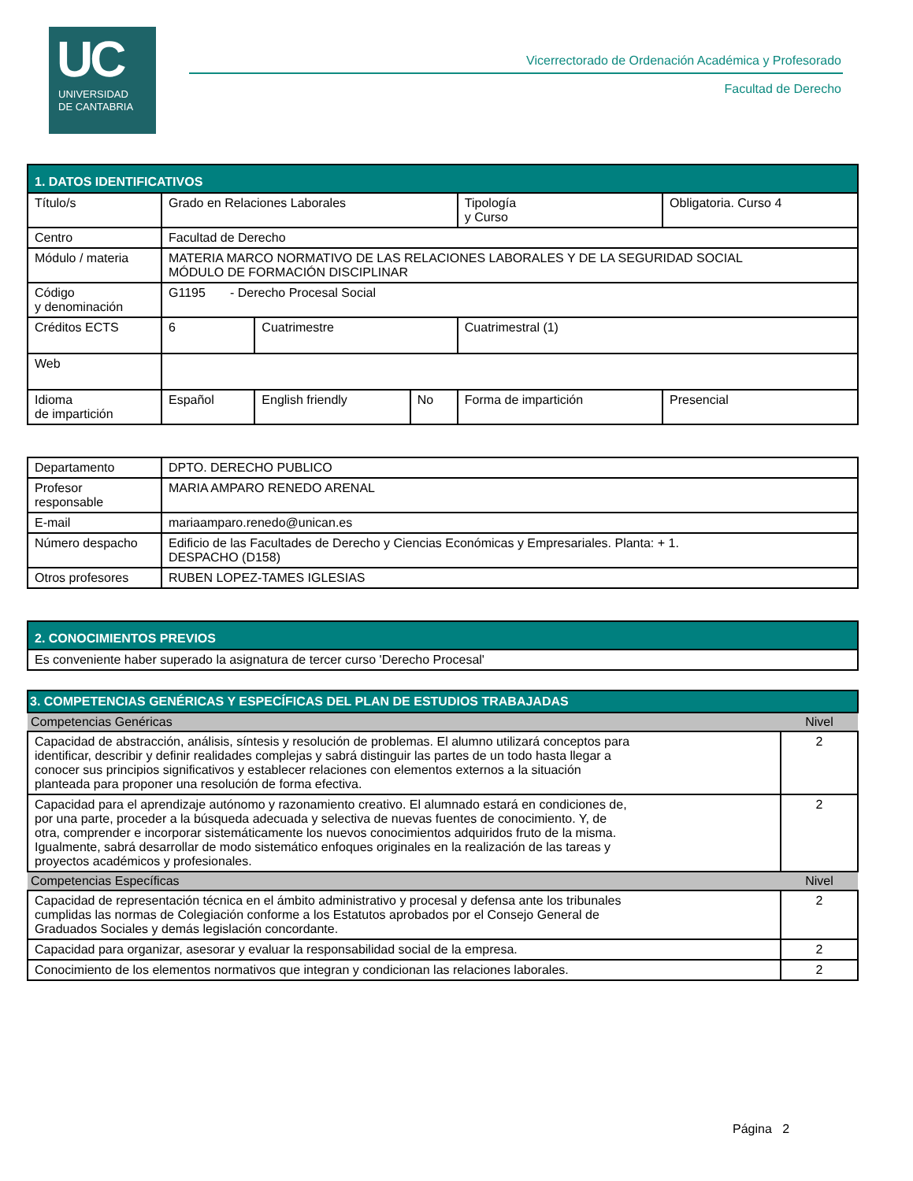UC
UNIVERSIDAD
DE CANTABRIA
Vicerrectorado de Ordenación Académica y Profesorado
Facultad de Derecho
| 1. DATOS IDENTIFICATIVOS | | | | | |
| --- | --- | --- | --- | --- | --- |
| Título/s | Grado en Relaciones Laborales | | | Tipología y Curso | Obligatoria. Curso 4 |
| Centro | Facultad de Derecho | | | | |
| Módulo / materia | MATERIA MARCO NORMATIVO DE LAS RELACIONES LABORALES Y DE LA SEGURIDAD SOCIAL MÓDULO DE FORMACIÓN DISCIPLINAR | | | | |
| Código y denominación | G1195 - Derecho Procesal Social | | | | |
| Créditos ECTS | 6 | Cuatrimestre | | Cuatrimestral (1) | |
| Web | | | | | |
| Idioma de impartición | Español | English friendly | No | Forma de impartición | Presencial |
| Departamento | DPTO. DERECHO PUBLICO |
| Profesor responsable | MARIA AMPARO RENEDO ARENAL |
| E-mail | mariaamparo.renedo@unican.es |
| Número despacho | Edificio de las Facultades de Derecho y Ciencias Económicas y Empresariales. Planta: + 1. DESPACHO (D158) |
| Otros profesores | RUBEN LOPEZ-TAMES IGLESIAS |
| 2. CONOCIMIENTOS PREVIOS |
| --- |
| Es conveniente haber superado la asignatura de tercer curso 'Derecho Procesal' |
| 3. COMPETENCIAS GENÉRICAS Y ESPECÍFICAS DEL PLAN DE ESTUDIOS TRABAJADAS | |
| --- | --- |
| Competencias Genéricas | Nivel |
| Capacidad de abstracción, análisis, síntesis y resolución de problemas. El alumno utilizará conceptos para identificar, describir y definir realidades complejas y sabrá distinguir las partes de un todo hasta llegar a conocer sus principios significativos y establecer relaciones con elementos externos a la situación planteada para proponer una resolución de forma efectiva. | 2 |
| Capacidad para el aprendizaje autónomo y razonamiento creativo. El alumnado estará en condiciones de, por una parte, proceder a la búsqueda adecuada y selectiva de nuevas fuentes de conocimiento. Y, de otra, comprender e incorporar sistemáticamente los nuevos conocimientos adquiridos fruto de la misma. Igualmente, sabrá desarrollar de modo sistemático enfoques originales en la realización de las tareas y proyectos académicos y profesionales. | 2 |
| Competencias Específicas | Nivel |
| Capacidad de representación técnica en el ámbito administrativo y procesal y defensa ante los tribunales cumplidas las normas de Colegiación conforme a los Estatutos aprobados por el Consejo General de Graduados Sociales y demás legislación concordante. | 2 |
| Capacidad para organizar, asesorar y evaluar la responsabilidad social de la empresa. | 2 |
| Conocimiento de los elementos normativos que integran y condicionan las relaciones laborales. | 2 |
Página 2